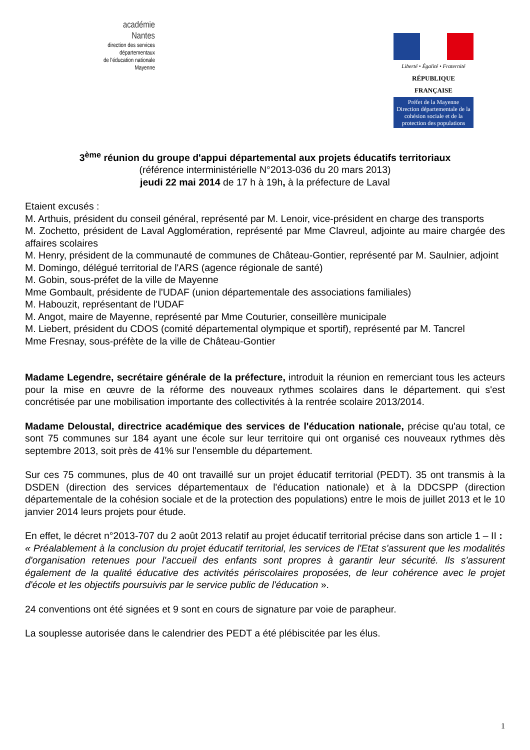académie
Nantes
direction des services
départementaux
de l'éducation nationale
Mayenne
Liberté • Égalité • Fraternité
RÉPUBLIQUE FRANÇAISE
Préfet de la Mayenne
Direction départementale de la cohésion sociale et de la protection des populations
3<sup>ème</sup> réunion du groupe d'appui départemental aux projets éducatifs territoriaux
(référence interministérielle N°2013-036 du 20 mars 2013)
jeudi 22 mai 2014 de 17 h à 19h, à la préfecture de Laval
Etaient excusés :
M. Arthuis, président du conseil général, représenté par M. Lenoir, vice-président en charge des transports
M. Zochetto, président de Laval Agglomération, représenté par Mme Clavreul, adjointe au maire chargée des affaires scolaires
M. Henry, président de la communauté de communes de Château-Gontier, représenté par M. Saulnier, adjoint
M. Domingo, délégué territorial de l'ARS (agence régionale de santé)
M. Gobin, sous-préfet de la ville de Mayenne
Mme Gombault, présidente de l'UDAF (union départementale des associations familiales)
M. Habouzit, représentant de l'UDAF
M. Angot, maire de Mayenne, représenté par Mme Couturier, conseillère municipale
M. Liebert, président du CDOS (comité départemental olympique et sportif), représenté par M. Tancrel
Mme Fresnay, sous-préfète de la ville de Château-Gontier
Madame Legendre, secrétaire générale de la préfecture, introduit la réunion en remerciant tous les acteurs pour la mise en œuvre de la réforme des nouveaux rythmes scolaires dans le département. qui s'est concrétisée par une mobilisation importante des collectivités à la rentrée scolaire 2013/2014.
Madame Deloustal, directrice académique des services de l'éducation nationale, précise qu'au total, ce sont 75 communes sur 184 ayant une école sur leur territoire qui ont organisé ces nouveaux rythmes dès septembre 2013, soit près de 41% sur l'ensemble du département.
Sur ces 75 communes, plus de 40 ont travaillé sur un projet éducatif territorial (PEDT). 35 ont transmis à la DSDEN (direction des services départementaux de l'éducation nationale) et à la DDCSPP (direction départementale de la cohésion sociale et de la protection des populations) entre le mois de juillet 2013 et le 10 janvier 2014 leurs projets pour étude.
En effet, le décret n°2013-707 du 2 août 2013 relatif au projet éducatif territorial précise dans son article 1 – II :
« Préalablement à la conclusion du projet éducatif territorial, les services de l'Etat s'assurent que les modalités d'organisation retenues pour l'accueil des enfants sont propres à garantir leur sécurité. Ils s'assurent également de la qualité éducative des activités périscolaires proposées, de leur cohérence avec le projet d'école et les objectifs poursuivis par le service public de l'éducation ».
24 conventions ont été signées et 9 sont en cours de signature par voie de parapheur.
La souplesse autorisée dans le calendrier des PEDT a été plébiscitée par les élus.
1